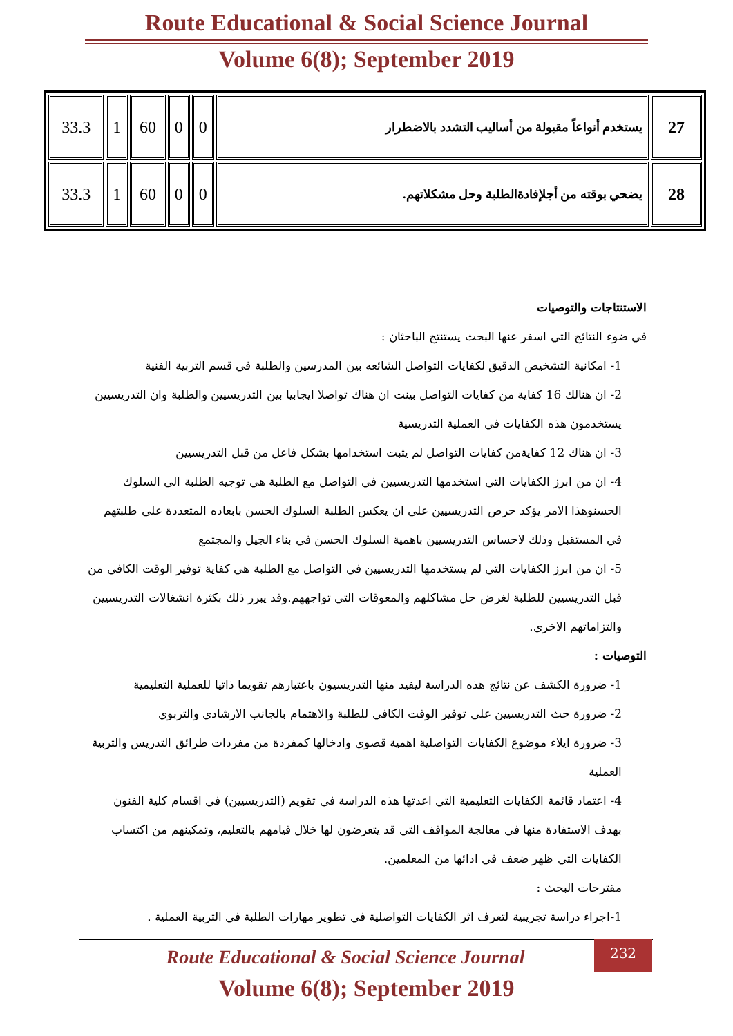Route Educational & Social Science Journal
Volume 6(8); September 2019
| 33.3 | 1 | 60 | 0 | 0 | يستخدم أنواعاً مقبولة من أساليب التشدد بالاضطرار | 27 |
| 33.3 | 1 | 60 | 0 | 0 | يضحي بوقته من أجلإفادةالطلبة وحل مشكلاتهم. | 28 |
الاستنتاجات والتوصيات
في ضوء النتائج التي اسفر عنها البحث يستنتج الباحثان :
1- امكانية التشخيص الدقيق لكفايات التواصل الشائعه بين المدرسين والطلبة في قسم التربية الفنية
2- ان هنالك 16 كفاية من كفايات التواصل بينت ان هناك تواصلا ايجابيا بين التدريسيين والطلبة وان التدريسيين يستخدمون هذه الكفايات في العملية التدريسية
3- ان هناك 12 كفايةمن كفايات التواصل لم يثبت استخدامها بشكل فاعل من قبل التدريسيين
4- ان من ابرز الكفايات التي استخدمها التدريسيين في التواصل مع الطلبة هي توجيه الطلبة الى السلوك الحسنوهذا الامر يؤكد حرص التدريسيين على ان يعكس الطلبة السلوك الحسن بابعاده المتعددة على طلبتهم في المستقبل وذلك لاحساس التدريسيين باهمية السلوك الحسن في بناء الجيل والمجتمع
5- ان من ابرز الكفايات التي لم يستخدمها التدريسيين في التواصل مع الطلبة هي كفاية توفير الوقت الكافي من قبل التدريسيين للطلبة لغرض حل مشاكلهم والمعوقات التي تواجههم.وقد يبرر ذلك بكثرة انشغالات التدريسيين والتزاماتهم الاخرى.
التوصيات :
1- ضرورة الكشف عن نتائج هذه الدراسة ليفيد منها التدريسيون باعتبارهم تقويما ذاتيا للعملية التعليمية
2- ضرورة حث التدريسيين على توفير الوقت الكافي للطلبة والاهتمام بالجانب الارشادي والتربوي
3- ضرورة ايلاء موضوع الكفايات التواصلية اهمية قصوى وادخالها كمفردة من مفردات طرائق التدريس والتربية العملية
4- اعتماد قائمة الكفايات التعليمية التي اعدتها هذه الدراسة في تقويم (التدريسيين) في اقسام كلية الفنون بهدف الاستفادة منها في معالجة المواقف التي قد يتعرضون لها خلال قيامهم بالتعليم، وتمكينهم من اكتساب الكفايات التي ظهر ضعف في ادائها من المعلمين.
مقترحات البحث :
1-اجراء دراسة تجريبية لتعرف اثر الكفايات التواصلية في تطوير مهارات الطلبة في التربية العملية .
232 Route Educational & Social Science Journal
Volume 6(8); September 2019